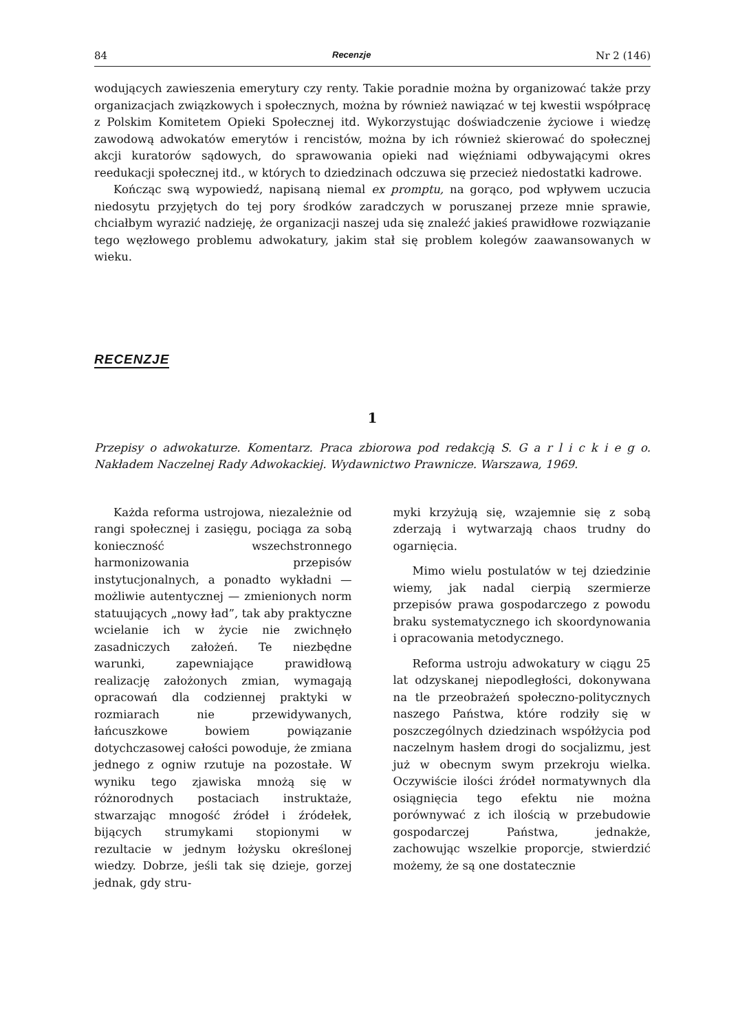84 Recenzje Nr 2 (146)
wodujących zawieszenia emerytury czy renty. Takie poradnie można by organizować także przy organizacjach związkowych i społecznych, można by również nawiązać w tej kwestii współpracę z Polskim Komitetem Opieki Społecznej itd. Wykorzystując doświadczenie życiowe i wiedzę zawodową adwokatów emerytów i rencistów, można by ich również skierować do społecznej akcji kuratorów sądowych, do sprawowania opieki nad więźniami odbywającymi okres reedukacji społecznej itd., w których to dziedzinach odczuwa się przecież niedostatki kadrowe.
Kończąc swą wypowiedź, napisaną niemal ex promptu, na gorąco, pod wpływem uczucia niedosytu przyjętych do tej pory środków zaradczych w poruszanej przeze mnie sprawie, chciałbym wyrazić nadzieję, że organizacji naszej uda się znaleźć jakieś prawidłowe rozwiązanie tego węzłowego problemu adwokatury, jakim stał się problem kolegów zaawansowanych w wieku.
RECENZJE
1
Przepisy o adwokaturze. Komentarz. Praca zbiorowa pod redakcją S. G a r l i c k i e g o. Nakładem Naczelnej Rady Adwokackiej. Wydawnictwo Prawnicze. Warszawa, 1969.
Każda reforma ustrojowa, niezależnie od rangi społecznej i zasięgu, pociąga za sobą konieczność wszechstronnego harmonizowania przepisów instytucjonalnych, a ponadto wykładni — możliwie autentycznej — zmienionych norm statuujących „nowy ład”, tak aby praktyczne wcielanie ich w życie nie zwichnęło zasadniczych założeń. Te niezbędne warunki, zapewniające prawidłową realizację założonych zmian, wymagają opracowań dla codziennej praktyki w rozmiarach nie przewidywanych, łańcuszkowe bowiem powiązanie dotychczasowej całości powoduje, że zmiana jednego z ogniw rzutuje na pozostałe. W wyniku tego zjawiska mnożą się w różnorodnych postaciach instrukta­że, stwarzając mnogość źródeł i źródełek, bijących strumykami stopionymi w rezultacie w jednym łożysku określonej wiedzy. Dobrze, jeśli tak się dzieje, gorzej jednak, gdy stru-
myki krzyżują się, wzajemnie się z sobą zderzają i wytwarzają chaos trudny do ogarnięcia.
Mimo wielu postulatów w tej dziedzinie wiemy, jak nadal cierpią szermierze przepisów prawa gospodarczego z powodu braku systematycznego ich skoordynowania i opracowania metodycznego.
Reforma ustroju adwokatury w ciągu 25 lat odzyskanej niepodległości, dokonywana na tle przeobrażeń społeczno-politycznych naszego Państwa, które rodziły się w poszczególnych dziedzinach współżycia pod naczelnym hasłem drogi do socjalizmu, jest już w obecnym swym przekroju wielka. Oczywiście ilości źródeł normatywnych dla osiągnięcia tego efektu nie można porównywać z ich ilością w przebudowie gospodarczej Państwa, jednakże, zachowując wszelkie proporcje, stwierdzić możemy, że są one dostatecznie